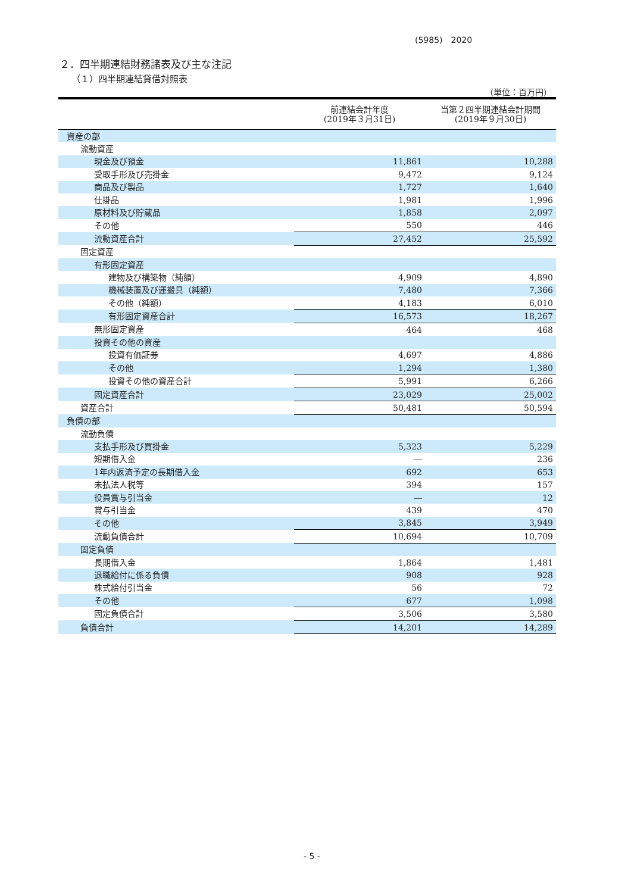(5985)　2020
２．四半期連結財務諸表及び主な注記
（１）四半期連結貸借対照表
（単位：百万円）
| | 前連結会計年度 (2019年３月31日) | 当第２四半期連結会計期間 (2019年９月30日) |
| --- | --- | --- |
| 資産の部 | | |
| 流動資産 | | |
| 現金及び預金 | 11,861 | 10,288 |
| 受取手形及び売掛金 | 9,472 | 9,124 |
| 商品及び製品 | 1,727 | 1,640 |
| 仕掛品 | 1,981 | 1,996 |
| 原材料及び貯蔵品 | 1,858 | 2,097 |
| その他 | 550 | 446 |
| 流動資産合計 | 27,452 | 25,592 |
| 固定資産 | | |
| 有形固定資産 | | |
| 建物及び構築物（純額） | 4,909 | 4,890 |
| 機械装置及び運搬具（純額） | 7,480 | 7,366 |
| その他（純額） | 4,183 | 6,010 |
| 有形固定資産合計 | 16,573 | 18,267 |
| 無形固定資産 | 464 | 468 |
| 投資その他の資産 | | |
| 投資有価証券 | 4,697 | 4,886 |
| その他 | 1,294 | 1,380 |
| 投資その他の資産合計 | 5,991 | 6,266 |
| 固定資産合計 | 23,029 | 25,002 |
| 資産合計 | 50,481 | 50,594 |
| 負債の部 | | |
| 流動負債 | | |
| 支払手形及び買掛金 | 5,323 | 5,229 |
| 短期借入金 | ― | 236 |
| 1年内返済予定の長期借入金 | 692 | 653 |
| 未払法人税等 | 394 | 157 |
| 役員賞与引当金 | ― | 12 |
| 賞与引当金 | 439 | 470 |
| その他 | 3,845 | 3,949 |
| 流動負債合計 | 10,694 | 10,709 |
| 固定負債 | | |
| 長期借入金 | 1,864 | 1,481 |
| 退職給付に係る負債 | 908 | 928 |
| 株式給付引当金 | 56 | 72 |
| その他 | 677 | 1,098 |
| 固定負債合計 | 3,506 | 3,580 |
| 負債合計 | 14,201 | 14,289 |
- 5 -